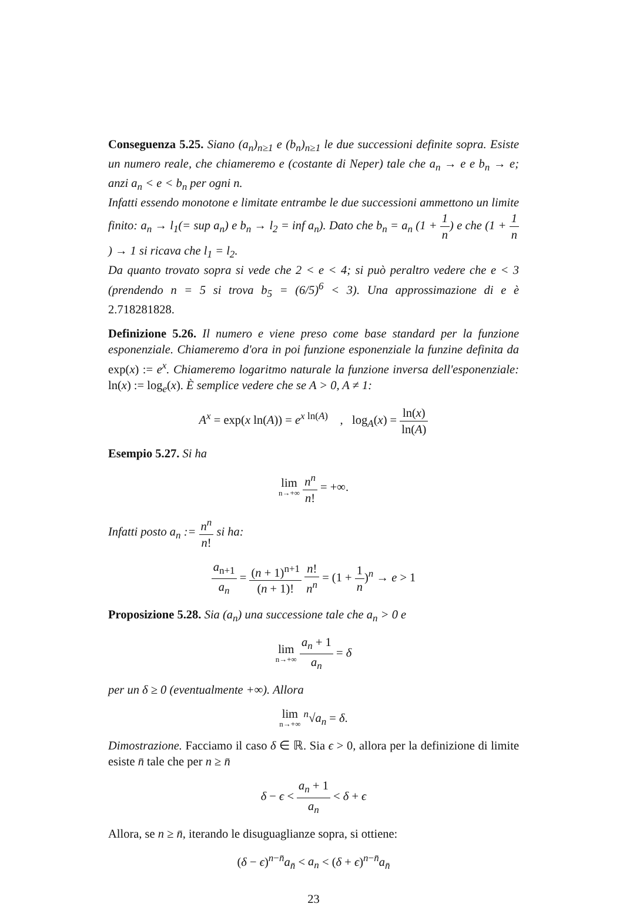Conseguenza 5.25. Siano (a<sub>n</sub>)<sub>n≥1</sub> e (b<sub>n</sub>)<sub>n≥1</sub> le due successioni definite sopra. Esiste un numero reale, che chiameremo e (costante di Neper) tale che a<sub>n</sub> → e e b<sub>n</sub> → e; anzi a<sub>n</sub> < e < b<sub>n</sub> per ogni n.
Infatti essendo monotone e limitate entrambe le due successioni ammettono un limite finito: a<sub>n</sub> → l<sub>1</sub>(= sup a<sub>n</sub>) e b<sub>n</sub> → l<sub>2</sub> = inf a<sub>n</sub>). Dato che b<sub>n</sub> = a<sub>n</sub> (1 + 1 n) e che (1 + 1 n) → 1 si ricava che l<sub>1</sub> = l<sub>2</sub>.
Da quanto trovato sopra si vede che 2 < e < 4; si può peraltro vedere che e < 3 (prendendo n = 5 si trova b<sub>5</sub> = (6/5)<sup>6</sup> < 3). Una approssimazione di e è 2.718281828.
Definizione 5.26. Il numero e viene preso come base standard per la funzione esponenziale. Chiameremo d'ora in poi funzione esponenziale la funzine definita da exp(x) := e<sup>x</sup>. Chiameremo logaritmo naturale la funzione inversa dell'esponenziale: ln(x) := log<sub>e</sub>(x). È semplice vedere che se A > 0, A ≠ 1:
A<sup>x</sup> = exp(x ln(A)) = e<sup>x ln(A)</sup> , log<sub>A</sub>(x) = ln(x) ln(A)
Esempio 5.27. Si ha
lim n→+∞ n<sup>n</sup> n! = +∞.
Infatti posto a<sub>n</sub> := n<sup>n</sup> n! si ha:
a<sub>n+1</sub> a<sub>n</sub> = (n + 1)<sup>n+1</sup> (n + 1)! n! n<sup>n</sup> = (1 + 1 n)<sup>n</sup> → e > 1
Proposizione 5.28. Sia (a<sub>n</sub>) una successione tale che a<sub>n</sub> > 0 e
lim n→+∞ a<sub>n</sub> + 1 a<sub>n</sub> = δ
per un δ ≥ 0 (eventualmente +∞). Allora
lim n→+∞ <sup>n</sup>√a<sub>n</sub> = δ.
Dimostrazione. Facciamo il caso δ ∈ ℝ. Sia ϵ > 0, allora per la definizione di limite esiste n̄ tale che per n ≥ n̄
δ − ϵ < a<sub>n</sub> + 1 a<sub>n</sub> < δ + ϵ
Allora, se n ≥ n̄, iterando le disuguaglianze sopra, si ottiene:
(δ − ϵ)<sup>n−n̄</sup>a<sub>n̄</sub> < a<sub>n</sub> < (δ + ϵ)<sup>n−n̄</sup>a<sub>n̄</sub>
23